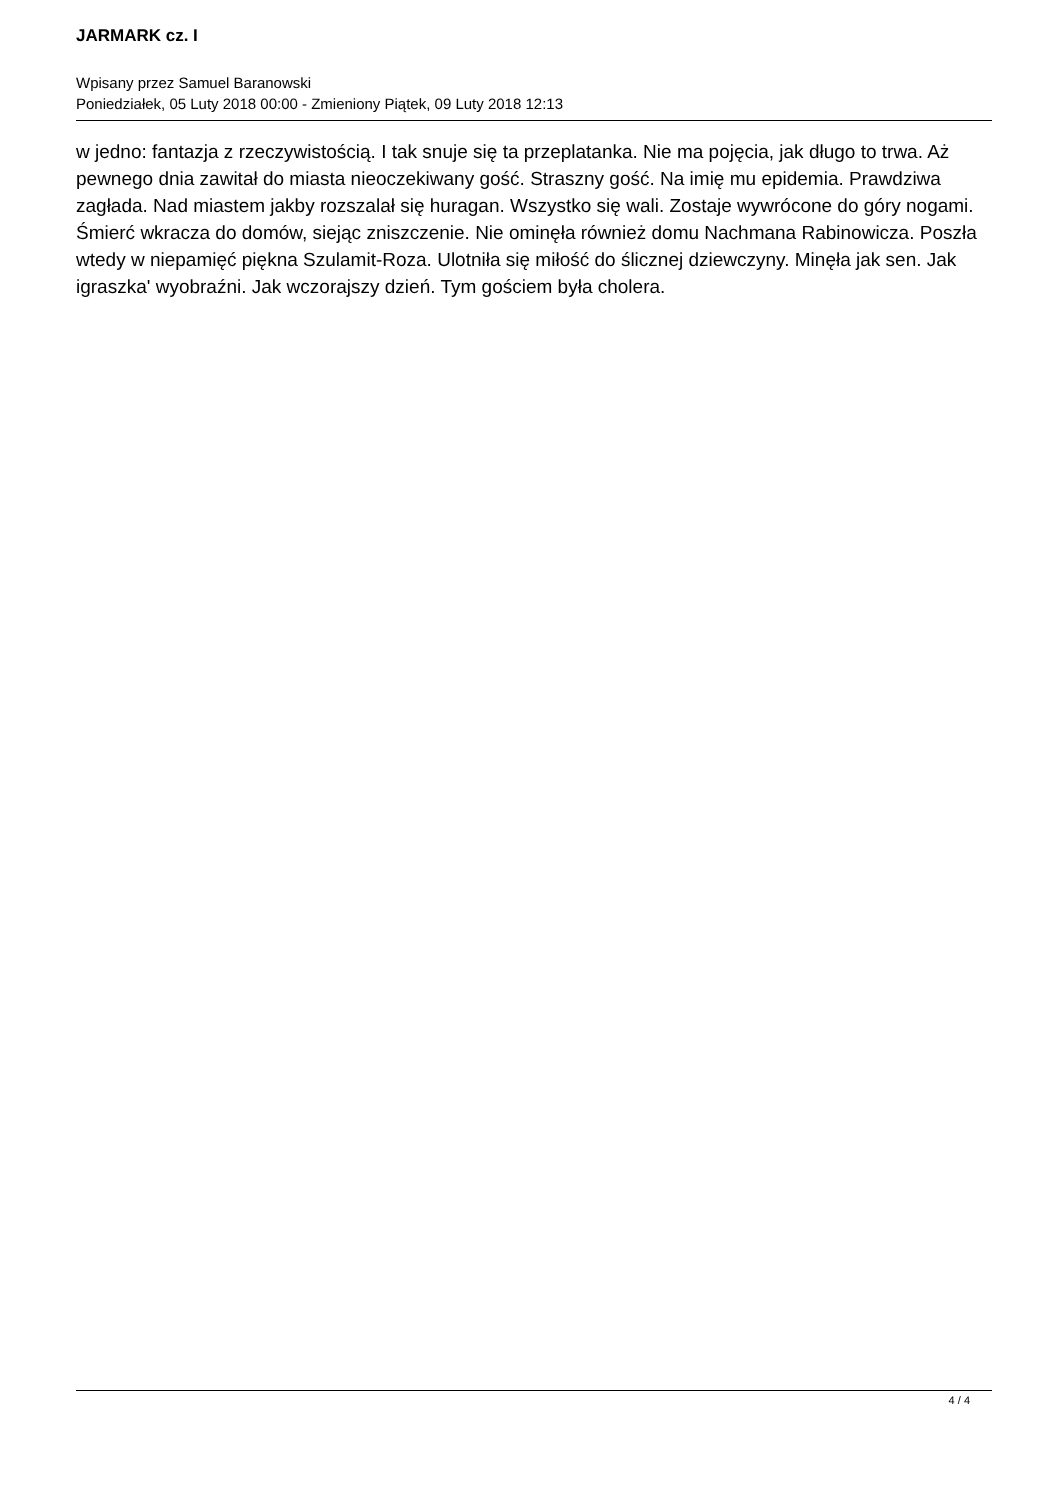JARMARK cz. I
Wpisany przez Samuel Baranowski
Poniedziałek, 05 Luty 2018 00:00 - Zmieniony Piątek, 09 Luty 2018 12:13
w jedno: fantazja z rzeczywistością. I tak snuje się ta przeplatanka. Nie ma pojęcia, jak długo to trwa. Aż pewnego dnia zawitał do miasta nieoczekiwany gość. Straszny gość. Na imię mu epidemia. Prawdziwa zagłada. Nad miastem jakby rozszalał się huragan. Wszystko się wali. Zostaje wywrócone do góry nogami. Śmierć wkracza do domów, siejąc zniszczenie. Nie ominęła również domu Nachmana Rabinowicza. Poszła wtedy w niepamięć piękna Szulamit-Roza. Ulotniła się miłość do ślicznej dziewczyny. Minęła jak sen. Jak igraszka' wyobraźni. Jak wczorajszy dzień. Tym gościem była cholera.
4 / 4